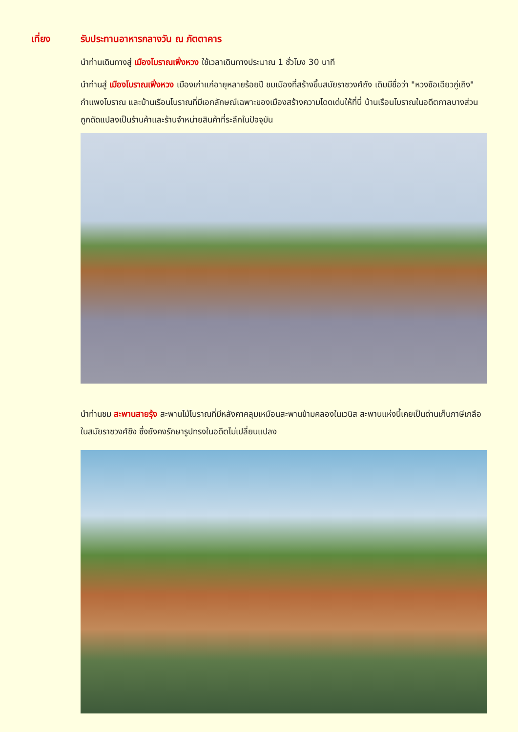เที่ยง รับประทานอาหารกลางวัน ณ ภัตตาคาร
นำท่านเดินทางสู่ เมืองโบราณเฟิ่งหวง ใช้เวลาเดินทางประมาณ 1 ชั่วโมง 30 นาที
นำท่านสู่ เมืองโบราณเฟิ่งหวง เมืองเก่าแก่อายุหลายร้อยปี ชมเมืองที่สร้างขึ้นสมัยราชวงศ์ถัง เดิมมีชื่อว่า "หวงซือเฉียวกู่เถิง" กำแพงโบราณ และบ้านเรือนโบราณที่มีเอกลักษณ์เฉพาะของเมืองสร้างความโดดเด่นให้ที่นี่ บ้านเรือนโบราณในอดีตกาลบางส่วนถูกดัดแปลงเป็นร้านค้าและร้านจำหน่ายสินค้าที่ระลึกในปัจจุบัน
นำท่านชม สะพานสายรุ้ง สะพานไม้โบราณที่มีหลังคาคลุมเหมือนสะพานข้ามคลองในเวนิส สะพานแห่งนี้เคยเป็นด่านเก็บภาษีเกลือในสมัยราชวงศ์ชิง ซึ่งยังคงรักษารูปทรงในอดีตไม่เปลี่ยนแปลง